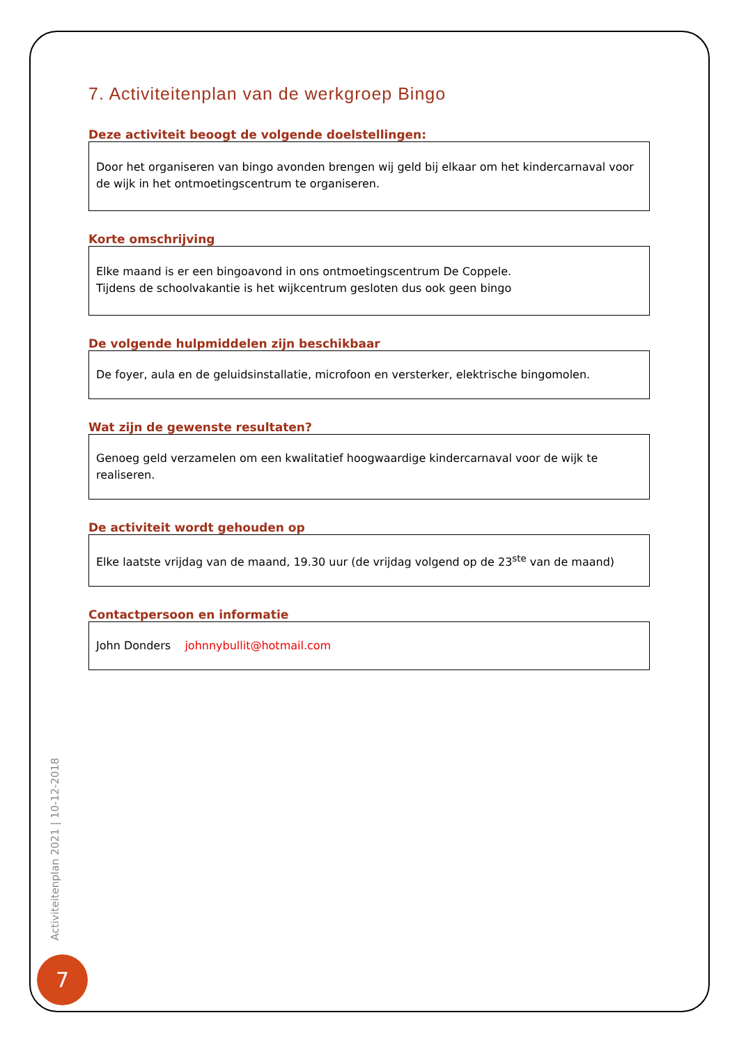7. Activiteitenplan van de werkgroep Bingo
Deze activiteit beoogt de volgende doelstellingen:
Door het organiseren van bingo avonden brengen wij geld bij elkaar om het kindercarnaval voor de wijk in het ontmoetingscentrum te organiseren.
Korte omschrijving
Elke maand is er een bingoavond in ons ontmoetingscentrum De Coppele.
Tijdens de schoolvakantie is het wijkcentrum gesloten dus ook geen bingo
De volgende hulpmiddelen zijn beschikbaar
De foyer, aula en de geluidsinstallatie, microfoon en versterker, elektrische bingomolen.
Wat zijn de gewenste resultaten?
Genoeg geld verzamelen om een kwalitatief hoogwaardige kindercarnaval voor de wijk te realiseren.
De activiteit wordt gehouden op
Elke laatste vrijdag van de maand, 19.30 uur (de vrijdag volgend op de 23<sup>ste</sup> van de maand)
Contactpersoon en informatie
John Donders johnnybullit@hotmail.com
Activiteitenplan 2021 | 10-12-2018
7